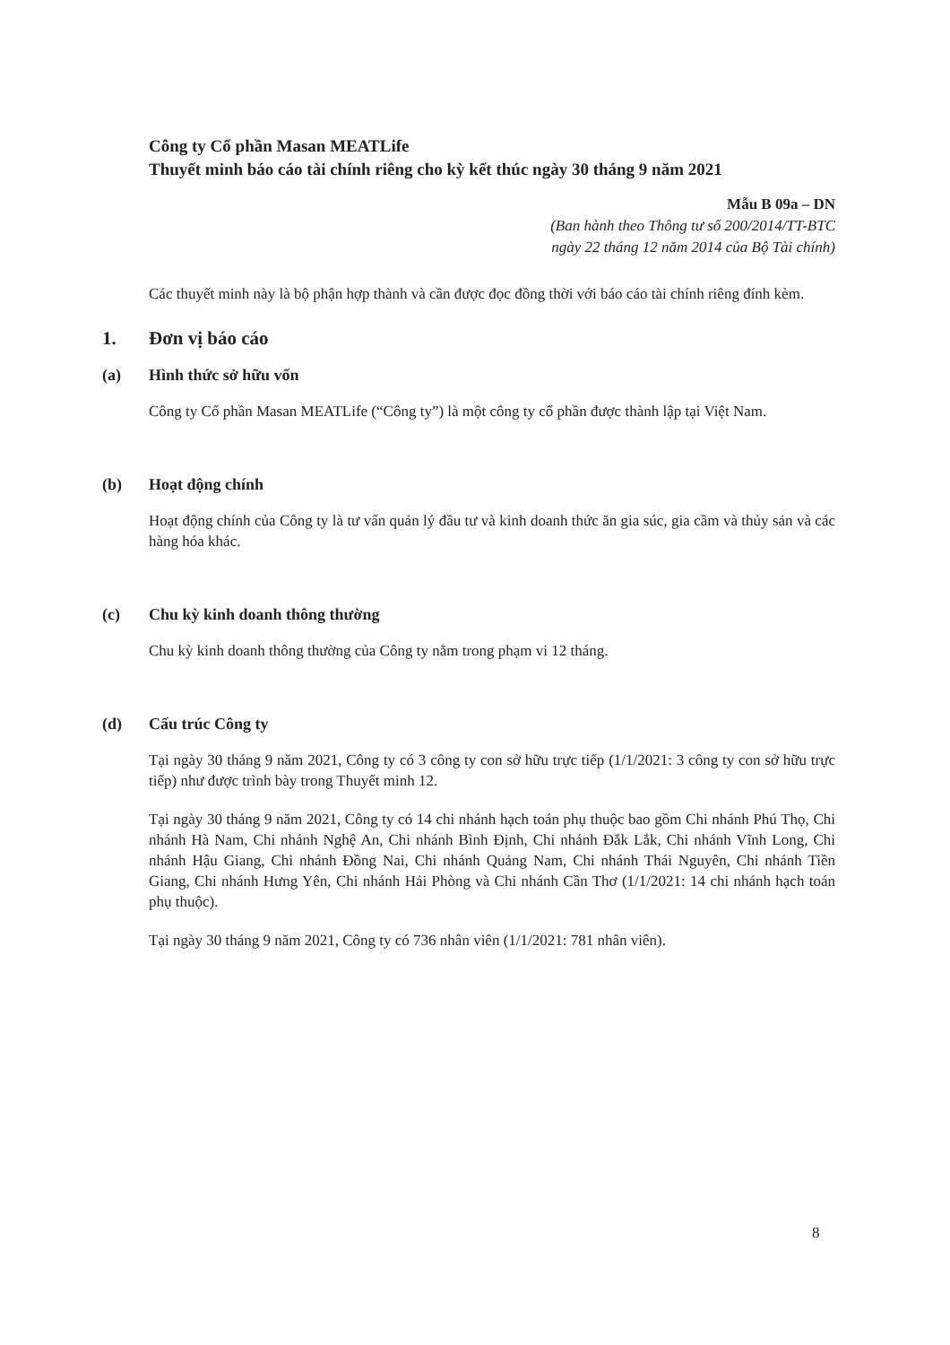Công ty Cổ phần Masan MEATLife
Thuyết minh báo cáo tài chính riêng cho kỳ kết thúc ngày 30 tháng 9 năm 2021
Mẫu B 09a – DN
(Ban hành theo Thông tư số 200/2014/TT-BTC
ngày 22 tháng 12 năm 2014 của Bộ Tài chính)
Các thuyết minh này là bộ phận hợp thành và cần được đọc đồng thời với báo cáo tài chính riêng đính kèm.
1. Đơn vị báo cáo
(a) Hình thức sở hữu vốn
Công ty Cổ phần Masan MEATLife (“Công ty”) là một công ty cổ phần được thành lập tại Việt Nam.
(b) Hoạt động chính
Hoạt động chính của Công ty là tư vấn quản lý đầu tư và kinh doanh thức ăn gia súc, gia cầm và thủy sản và các hàng hóa khác.
(c) Chu kỳ kinh doanh thông thường
Chu kỳ kinh doanh thông thường của Công ty nằm trong phạm vi 12 tháng.
(d) Cấu trúc Công ty
Tại ngày 30 tháng 9 năm 2021, Công ty có 3 công ty con sở hữu trực tiếp (1/1/2021: 3 công ty con sở hữu trực tiếp) như được trình bày trong Thuyết minh 12.
Tại ngày 30 tháng 9 năm 2021, Công ty có 14 chi nhánh hạch toán phụ thuộc bao gồm Chi nhánh Phú Thọ, Chi nhánh Hà Nam, Chi nhánh Nghệ An, Chi nhánh Bình Định, Chi nhánh Đắk Lắk, Chi nhánh Vĩnh Long, Chi nhánh Hậu Giang, Chi nhánh Đồng Nai, Chi nhánh Quảng Nam, Chi nhánh Thái Nguyên, Chi nhánh Tiền Giang, Chi nhánh Hưng Yên, Chi nhánh Hải Phòng và Chi nhánh Cần Thơ (1/1/2021: 14 chi nhánh hạch toán phụ thuộc).
Tại ngày 30 tháng 9 năm 2021, Công ty có 736 nhân viên (1/1/2021: 781 nhân viên).
8